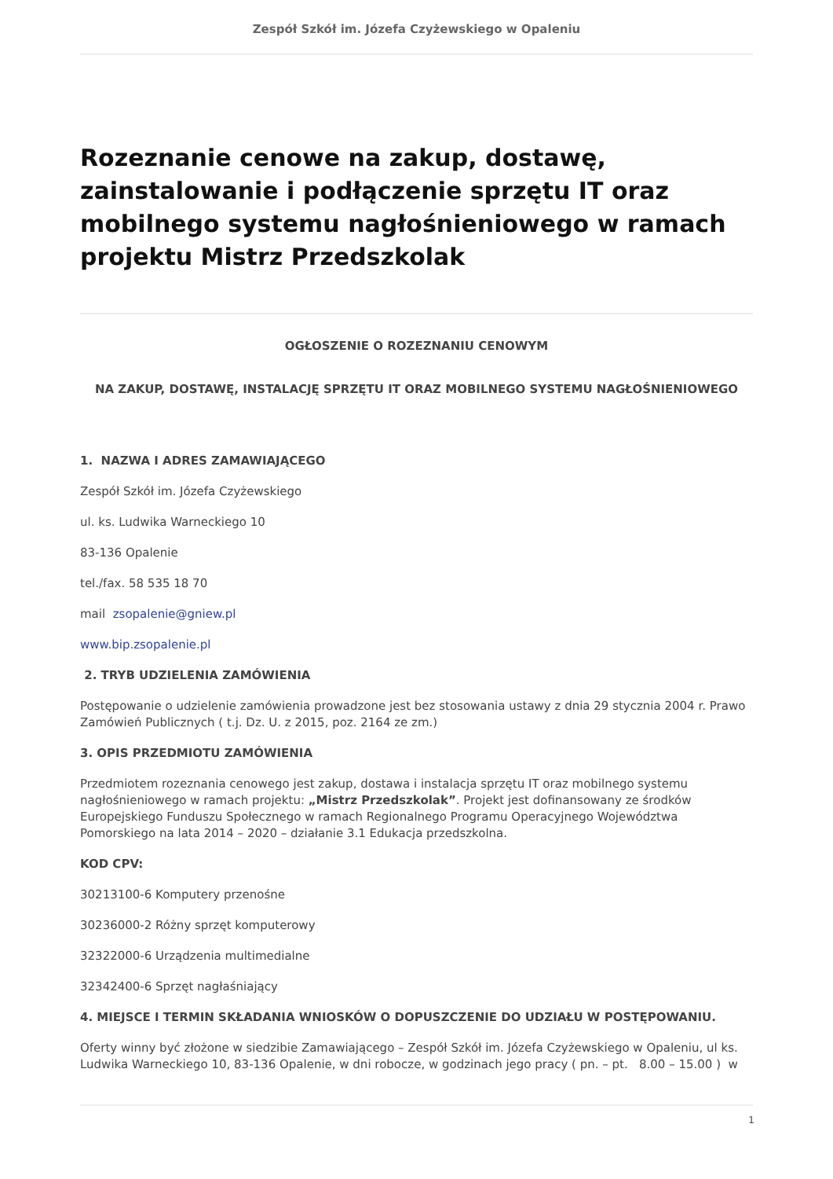Zespół Szkół im. Józefa Czyżewskiego w Opaleniu
Rozeznanie cenowe na zakup, dostawę, zainstalowanie i podłączenie sprzętu IT oraz mobilnego systemu nagłośnieniowego w ramach projektu Mistrz Przedszkolak
OGŁOSZENIE O ROZEZNANIU CENOWYM
NA ZAKUP, DOSTAWĘ, INSTALACJĘ SPRZĘTU IT ORAZ MOBILNEGO SYSTEMU NAGŁOŚNIENIOWEGO
1. NAZWA I ADRES ZAMAWIAJĄCEGO
Zespół Szkół im. Józefa Czyżewskiego
ul. ks. Ludwika Warneckiego 10
83-136 Opalenie
tel./fax. 58 535 18 70
mail zsopalenie@gniew.pl
www.bip.zsopalenie.pl
2. TRYB UDZIELENIA ZAMÓWIENIA
Postępowanie o udzielenie zamówienia prowadzone jest bez stosowania ustawy z dnia 29 stycznia 2004 r. Prawo Zamówień Publicznych ( t.j. Dz. U. z 2015, poz. 2164 ze zm.)
3. OPIS PRZEDMIOTU ZAMÓWIENIA
Przedmiotem rozeznania cenowego jest zakup, dostawa i instalacja sprzętu IT oraz mobilnego systemu nagłośnieniowego w ramach projektu: „Mistrz Przedszkolak”. Projekt jest dofinansowany ze środków Europejskiego Funduszu Społecznego w ramach Regionalnego Programu Operacyjnego Województwa Pomorskiego na lata 2014 – 2020 – działanie 3.1 Edukacja przedszkolna.
KOD CPV:
30213100-6 Komputery przenośne
30236000-2 Różny sprzęt komputerowy
32322000-6 Urządzenia multimedialne
32342400-6 Sprzęt nagłaśniający
4. MIEJSCE I TERMIN SKŁADANIA WNIOSKÓW O DOPUSZCZENIE DO UDZIAŁU W POSTĘPOWANIU.
Oferty winny być złożone w siedzibie Zamawiającego – Zespół Szkół im. Józefa Czyżewskiego w Opaleniu, ul ks. Ludwika Warneckiego 10, 83-136 Opalenie, w dni robocze, w godzinach jego pracy ( pn. – pt. 8.00 – 15.00 ) w
1